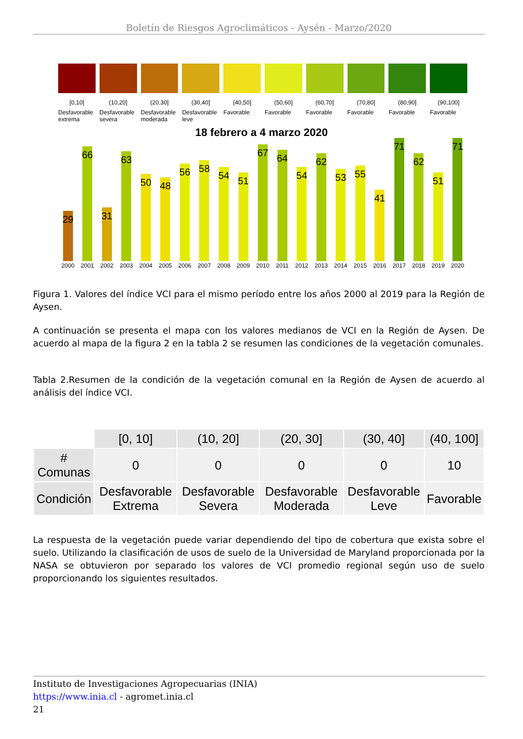Boletín de Riesgos Agroclimáticos - Aysén - Marzo/2020
[0,10]
Desfavorable extrema
(10,20]
Desfavorable severa
(20,30]
Desfavorable moderada
(30,40]
Desfavorable leve
(40,50]
Favorable
(50,60]
Favorable
(60,70]
Favorable
(70,80]
Favorable
(80,90]
Favorable
(90,100]
Favorable
18 febrero a 4 marzo 2020
29
2000
66
2001
31
2002
63
2003
50
2004
48
2005
56
2006
58
2007
54
2008
51
2009
67
2010
64
2011
54
2012
62
2013
53
2014
55
2015
41
2016
71
2017
62
2018
51
2019
71
2020
Figura 1. Valores del índice VCI para el mismo período entre los años 2000 al 2019 para la Región de Aysen.
A continuación se presenta el mapa con los valores medianos de VCI en la Región de Aysen. De acuerdo al mapa de la figura 2 en la tabla 2 se resumen las condiciones de la vegetación comunales.
Tabla 2.Resumen de la condición de la vegetación comunal en la Región de Aysen de acuerdo al análisis del índice VCI.
| | [0, 10] | (10, 20] | (20, 30] | (30, 40] | (40, 100] |
| --- | --- | --- | --- | --- | --- |
| # Comunas | 0 | 0 | 0 | 0 | 10 |
| Condición | Desfavorable Extrema | Desfavorable Severa | Desfavorable Moderada | Desfavorable Leve | Favorable |
La respuesta de la vegetación puede variar dependiendo del tipo de cobertura que exista sobre el suelo. Utilizando la clasificación de usos de suelo de la Universidad de Maryland proporcionada por la NASA se obtuvieron por separado los valores de VCI promedio regional según uso de suelo proporcionando los siguientes resultados.
Instituto de Investigaciones Agropecuarias (INIA)
https://www.inia.cl - agromet.inia.cl
21